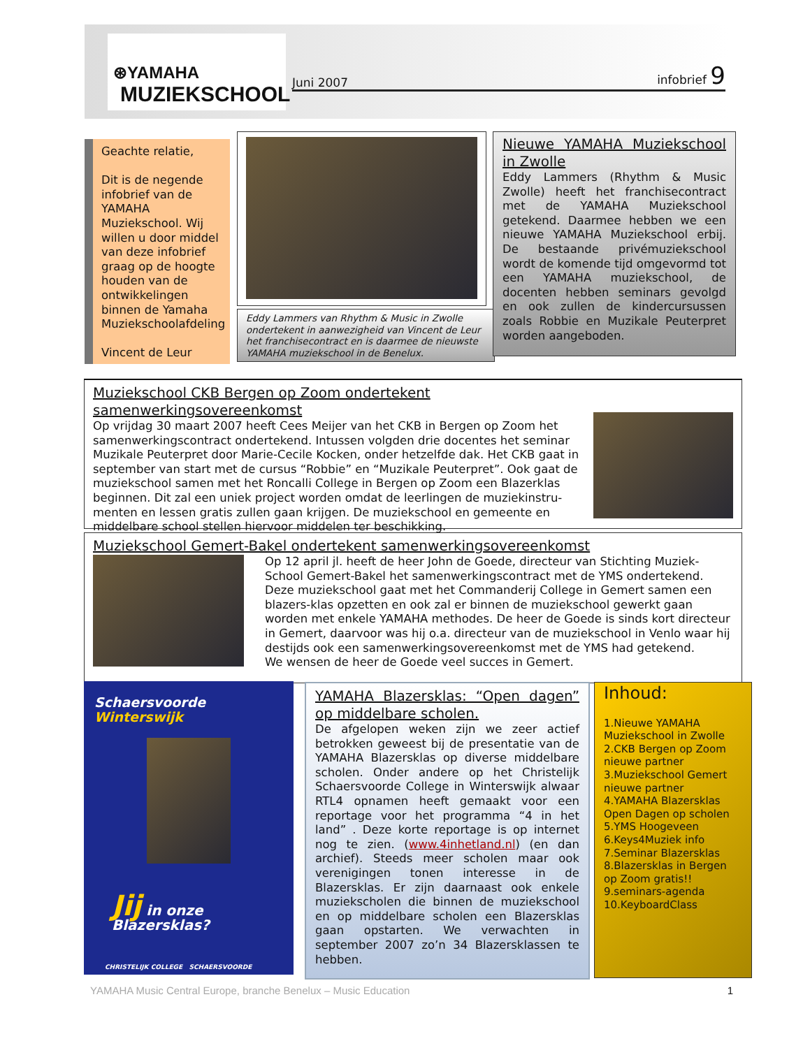⊛YAMAHA
MUZIEKSCHOOL
Juni 2007 infobrief 9
Geachte relatie,
Dit is de negende infobrief van de YAMAHA Muziekschool. Wij willen u door middel van deze infobrief graag op de hoogte houden van de ontwikkelingen binnen de Yamaha Muziekschoolafdeling
Vincent de Leur
Eddy Lammers van Rhythm & Music in Zwolle ondertekent in aanwezigheid van Vincent de Leur het franchisecontract en is daarmee de nieuwste YAMAHA muziekschool in de Benelux.
Nieuwe YAMAHA Muziekschool in Zwolle
Eddy Lammers (Rhythm & Music Zwolle) heeft het franchisecontract met de YAMAHA Muziekschool getekend. Daarmee hebben we een nieuwe YAMAHA Muziekschool erbij. De bestaande privémuziekschool wordt de komende tijd omgevormd tot een YAMAHA muziekschool, de docenten hebben seminars gevolgd en ook zullen de kindercursussen zoals Robbie en Muzikale Peuterpret worden aangeboden.
Muziekschool CKB Bergen op Zoom ondertekent samenwerkingsovereenkomst
Op vrijdag 30 maart 2007 heeft Cees Meijer van het CKB in Bergen op Zoom het samenwerkingscontract ondertekend. Intussen volgden drie docentes het seminar Muzikale Peuterpret door Marie-Cecile Kocken, onder hetzelfde dak. Het CKB gaat in september van start met de cursus “Robbie” en “Muzikale Peuterpret”. Ook gaat de muziekschool samen met het Roncalli College in Bergen op Zoom een Blazerklas beginnen. Dit zal een uniek project worden omdat de leerlingen de muziekinstru-menten en lessen gratis zullen gaan krijgen. De muziekschool en gemeente en middelbare school stellen hiervoor middelen ter beschikking.
Muziekschool Gemert-Bakel ondertekent samenwerkingsovereenkomst
Op 12 april jl. heeft de heer John de Goede, directeur van Stichting Muziek-School Gemert-Bakel het samenwerkingscontract met de YMS ondertekend. Deze muziekschool gaat met het Commanderij College in Gemert samen een blazers-klas opzetten en ook zal er binnen de muziekschool gewerkt gaan worden met enkele YAMAHA methodes. De heer de Goede is sinds kort directeur in Gemert, daarvoor was hij o.a. directeur van de muziekschool in Venlo waar hij destijds ook een samenwerkingsovereenkomst met de YMS had getekend.
We wensen de heer de Goede veel succes in Gemert.
Schaersvoorde Winterswijk
Jij in onze Blazersklas?
CHRISTELIJK COLLEGE SCHAERSVOORDE
YAMAHA Blazersklas: “Open dagen” op middelbare scholen.
De afgelopen weken zijn we zeer actief betrokken geweest bij de presentatie van de YAMAHA Blazersklas op diverse middelbare scholen. Onder andere op het Christelijk Schaersvoorde College in Winterswijk alwaar RTL4 opnamen heeft gemaakt voor een reportage voor het programma “4 in het land” . Deze korte reportage is op internet nog te zien. (www.4inhetland.nl) (en dan archief). Steeds meer scholen maar ook verenigingen tonen interesse in de Blazersklas. Er zijn daarnaast ook enkele muziekscholen die binnen de muziekschool en op middelbare scholen een Blazersklas gaan opstarten. We verwachten in september 2007 zo’n 34 Blazersklassen te hebben.
Inhoud:
1.Nieuwe YAMAHA Muziekschool in Zwolle
2.CKB Bergen op Zoom nieuwe partner
3.Muziekschool Gemert nieuwe partner
4.YAMAHA Blazersklas Open Dagen op scholen
5.YMS Hoogeveen
6.Keys4Muziek info
7.Seminar Blazersklas
8.Blazersklas in Bergen op Zoom gratis!!
9.seminars-agenda
10.KeyboardClass
YAMAHA Music Central Europe, branche Benelux – Music Education 1